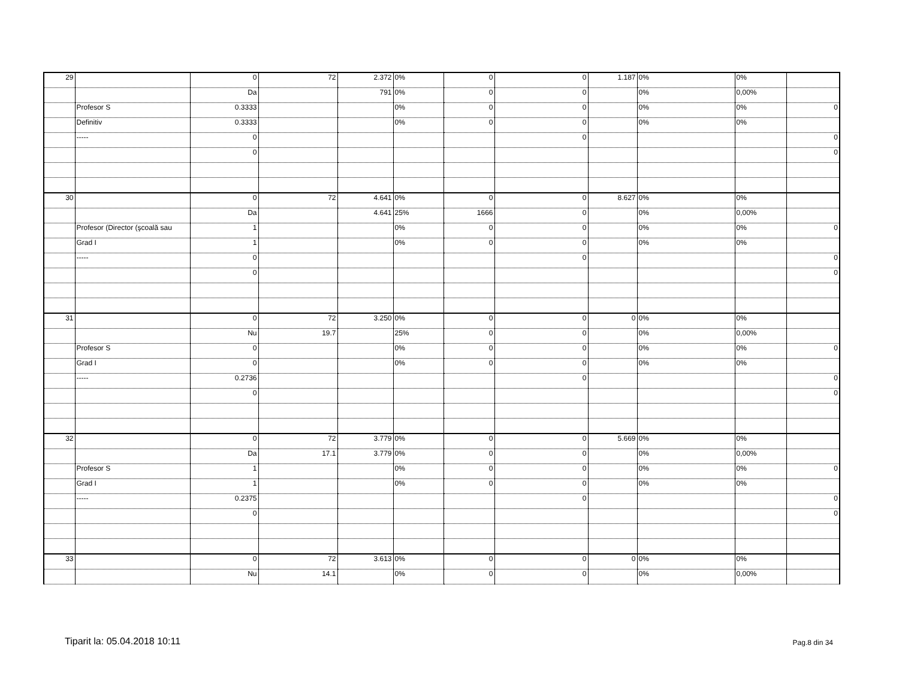| 29 | | 0 | 72 | 2.372 | 0% | 0 | 0 | 1.187 | 0% | 0% | |
| | | Da | | 791 | 0% | 0 | 0 | | 0% | 0,00% | |
| | Profesor S | 0.3333 | | | 0% | 0 | 0 | | 0% | 0% | 0 |
| | Definitiv | 0.3333 | | | 0% | 0 | 0 | | 0% | 0% | |
| | ----- | 0 | | | | | 0 | | | | 0 |
| | | 0 | | | | | | | | | 0 |
| 30 | | 0 | 72 | 4.641 | 0% | 0 | 0 | 8.627 | 0% | 0% | |
| | | Da | | 4.641 | 25% | 1666 | 0 | | 0% | 0,00% | |
| | Profesor (Director (şcoală sau | 1 | | | 0% | 0 | 0 | | 0% | 0% | 0 |
| | Grad I | 1 | | | 0% | 0 | 0 | | 0% | 0% | |
| | ----- | 0 | | | | | 0 | | | | 0 |
| | | 0 | | | | | | | | | 0 |
| 31 | | 0 | 72 | 3.250 | 0% | 0 | 0 | 0 | 0% | 0% | |
| | | Nu | 19.7 | | 25% | 0 | 0 | | 0% | 0,00% | |
| | Profesor S | 0 | | | 0% | 0 | 0 | | 0% | 0% | 0 |
| | Grad I | 0 | | | 0% | 0 | 0 | | 0% | 0% | |
| | ----- | 0.2736 | | | | | 0 | | | | 0 |
| | | 0 | | | | | | | | | 0 |
| 32 | | 0 | 72 | 3.779 | 0% | 0 | 0 | 5.669 | 0% | 0% | |
| | | Da | 17.1 | 3.779 | 0% | 0 | 0 | | 0% | 0,00% | |
| | Profesor S | 1 | | | 0% | 0 | 0 | | 0% | 0% | 0 |
| | Grad I | 1 | | | 0% | 0 | 0 | | 0% | 0% | |
| | ----- | 0.2375 | | | | | 0 | | | | 0 |
| | | 0 | | | | | | | | | 0 |
| 33 | | 0 | 72 | 3.613 | 0% | 0 | 0 | 0 | 0% | 0% | |
| | | Nu | 14.1 | | 0% | 0 | 0 | | 0% | 0,00% | |
Tiparit la: 05.04.2018 10:11 Pag.8 din 34